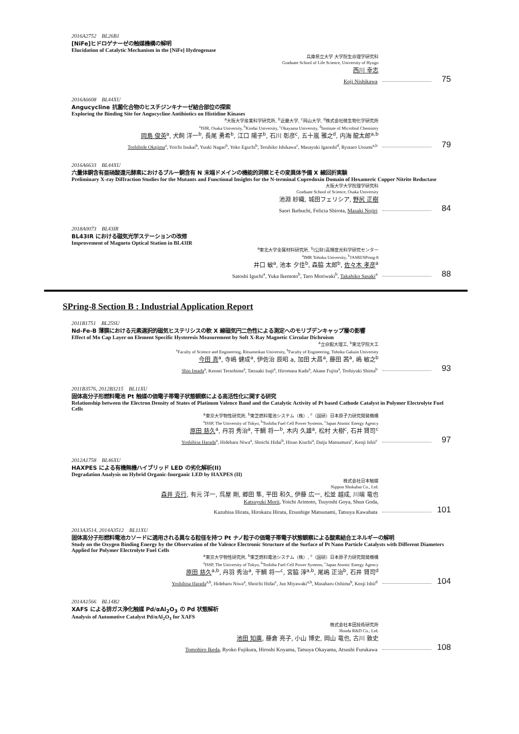2016A2752　BL26B1
[NiFe]ヒドロゲナーゼの触媒機構の解明
Elucidation of Catalytic Mechanism in the [NiFe] Hydrogenase
兵庫県立大学 大学院生命理学研究科
Graduate School of Life Science, University of Hyogo
西川 幸志
Koji Nishikawa 75
2016A6608　BL44XU
Angucycline 抗菌化合物のヒスチジンキナーゼ結合部位の探索
Exploring the Binding Site for Angucycline Antibiotics on Histidine Kinases
<sup>a</sup> 大阪大学産業科学研究所, <sup>b</sup>近畿大学, <sup>c</sup>岡山大学, <sup>d</sup>株式会社微生物化学研究所
<sup>a</sup> ISIR, Osaka University, <sup>b</sup>Kindai University, <sup>c</sup>Okayama University, <sup>d</sup>Institute of Microbial Chemistry
岡島 俊英<sup>a</sup>, 犬飼 洋一<sup>b</sup>, 長尾 勇希<sup>b</sup>, 江口 陽子<sup>b</sup>, 石川 彰彦<sup>c</sup>, 五十嵐 雅之<sup>d</sup>, 内海 龍太郎<sup>a,b</sup>
Toshihide Okajima<sup>a</sup>, Yoichi Inukai<sup>b</sup>, Yuuki Nagao<sup>b</sup>, Yoko Eguchi<sup>b</sup>, Teruhiko Ishikawa<sup>c</sup>, Masayuki Igarashi<sup>d</sup>, Ryutaro Utsumi<sup>a,b</sup> 79
2016A6633　BL44XU
六量体銅含有亜硝酸還元酵素におけるブルー銅含有 N 末端ドメインの機能的洞察とその変異体予備 X 線回折実験
Preliminary X-ray Diffraction Studies for the Mutants and Functional Insights for the N-terminal Cupredoxin Domain of Hexameric Copper Nitrite Reductase
大阪大学大学院理学研究科
Graduate School of Science, Osaka University
池淵 紗織, 城田フェリシア, 野尻 正樹
Saori Ikebuchi, Felicia Shirota, Masaki Nojiri 84
2018A0073　BL43IR
BL43IR における磁気光学ステーションの改修
Improvement of Magneto Optical Station in BL43IR
<sup>a</sup> 東北大学金属材料研究所, <sup>b</sup>(公財)高輝度光科学研究センター
<sup>a</sup> IMR Tohoku University, <sup>b</sup>JASRI/SPring-8
井口 敏<sup>a</sup>, 池本 夕佳<sup>b</sup>, 森脇 太郎<sup>b</sup>, 佐々木 孝彦<sup>a</sup>
Satoshi Iguchi<sup>a</sup>, Yuka Ikemoto<sup>b</sup>, Taro Moriwaki<sup>b</sup>, Takahiko Sasaki<sup>a</sup> 88
SPring-8 Section B : Industrial Application Report
2011B1751　BL25SU
Nd-Fe-B 薄膜における元素選択的磁気ヒステリシスの軟 X 線磁気円二色性による測定へのモリブデンキャップ層の影響
Effect of Mo Cap Layer on Element Specific Hysteresis Measurement by Soft X-Ray Magnetic Circular Dichroism
<sup>a</sup> 立命館大理工, <sup>b</sup>東北学院大工
<sup>a</sup> Faculty of Science and Engineering, Ritsumeikan University, <sup>b</sup>Faculty of Engineering, Tohoku Gakuin University
今田 真<sup>a</sup>, 寺嶋 健成<sup>a</sup>, 伊佐治 辰昭 a, 加田 大昌<sup>a</sup>, 藤田 茜<sup>a</sup>, 嶋 敏之<sup>b</sup>
Shin Imada<sup>a</sup>, Kensei Terashima<sup>a</sup>, Tatsuaki Isaji<sup>a</sup>, Hiromasa Kada<sup>a</sup>, Akane Fujita<sup>a</sup>, Toshiyuki Shima<sup>b</sup> 93
2011B3576, 2012B3215　BL11XU
固体高分子形燃料電池 Pt 触媒の価電子帯電子状態観察による高活性化に関する研究
Relationship between the Electron Density of States of Platinum Valence Band and the Catalytic Activity of Pt based Cathode Catalyst in Polymer Electrolyte Fuel Cells
<sup>a</sup> 東京大学物性研究所, <sup>b</sup>東芝燃料電池システム（株）, <sup>c</sup>（国研）日本原子力研究開発機構
<sup>a</sup> ISSP, The University of Tokyo, <sup>b</sup>Toshiba Fuel Cell Power Systems, <sup>c</sup>Japan Atomic Energy Agency
原田 慈久<sup>a</sup>, 丹羽 秀治<sup>a</sup>, 干鯛 将一<sup>b</sup>, 木内 久雄<sup>a</sup>, 松村 大樹<sup>c</sup>, 石井 賢司<sup>c</sup>
Yoshihisa Harada<sup>a</sup>, Hideharu Niwa<sup>a</sup>, Shoichi Hidai<sup>b</sup>, Hisao Kiuchi<sup>a</sup>, Daiju Matsumura<sup>c</sup>, Kenji Ishii<sup>c</sup> 97
2012A1758　BL46XU
HAXPES による有機無機ハイブリッド LED の劣化解析(II)
Degradation Analysis on Hybrid Organic-Inorganic LED by HAXPES (II)
株式会社日本触媒
Nippon Shokubai Co., Ltd.
森井 克行, 有元 洋一, 呉屋 剛, 郷田 隼, 平田 和久, 伊藤 広一, 松並 越成, 川端 竜也
Katsuyuki Morii, Yoichi Arimoto, Tsuyoshi Goya, Shun Goda,
Kazuhisa Hirata, Hirokazu Hirata, Etsushige Matsunami, Tatsuya Kawabata 101
2013A3514, 2014A3512　BL11XU
固体高分子形燃料電池カソードに適用される異なる粒径を持つ Pt ナノ粒子の価電子帯電子状態観察による酸素結合エネルギーの解明
Study on the Oxygen Binding Energy by the Observation of the Valence Electronic Structure of the Surface of Pt Nano Particle Catalysts with Different Diameters Applied for Polymer Electrolyte Fuel Cells
<sup>a</sup> 東京大学物性研究所, <sup>b</sup>東芝燃料電池システム（株）, <sup>c</sup>（国研）日本原子力研究開発機構
<sup>a</sup> ISSP, The University of Tokyo, <sup>b</sup>Toshiba Fuel Cell Power Systems, <sup>c</sup>Japan Atomic Energy Agency
原田 慈久<sup>a,b</sup>, 丹羽 秀治<sup>a</sup>, 干鯛 将一<sup>c</sup>, 宮脇 淳<sup>a,b</sup>, 尾嶋 正治<sup>b</sup>, 石井 賢司<sup>d</sup>
Yoshihisa Harada<sup>a,b</sup>, Hideharu Niwa<sup>a</sup>, Shoichi Hidai<sup>c</sup>, Jun Miyawaki<sup>a,b</sup>, Masaharu Oshima<sup>b</sup>, Kenji Ishii<sup>d</sup> 104
2014A1566　BL14B2
XAFS による排ガス浄化触媒 Pd/αAl<sub>2</sub>O<sub>3</sub> の Pd 状態解析
Analysis of Automotive Catalyst Pd/αAl<sub>2</sub>O<sub>3</sub> for XAFS
株式会社本田技術研究所
Honda R&D Co., Ltd.
池田 知廣, 藤倉 亮子, 小山 博史, 岡山 竜也, 古川 敦史
Tomohiro Ikeda, Ryoko Fujikura, Hiroshi Koyama, Tatsuya Okayama, Atsushi Furukawa 108